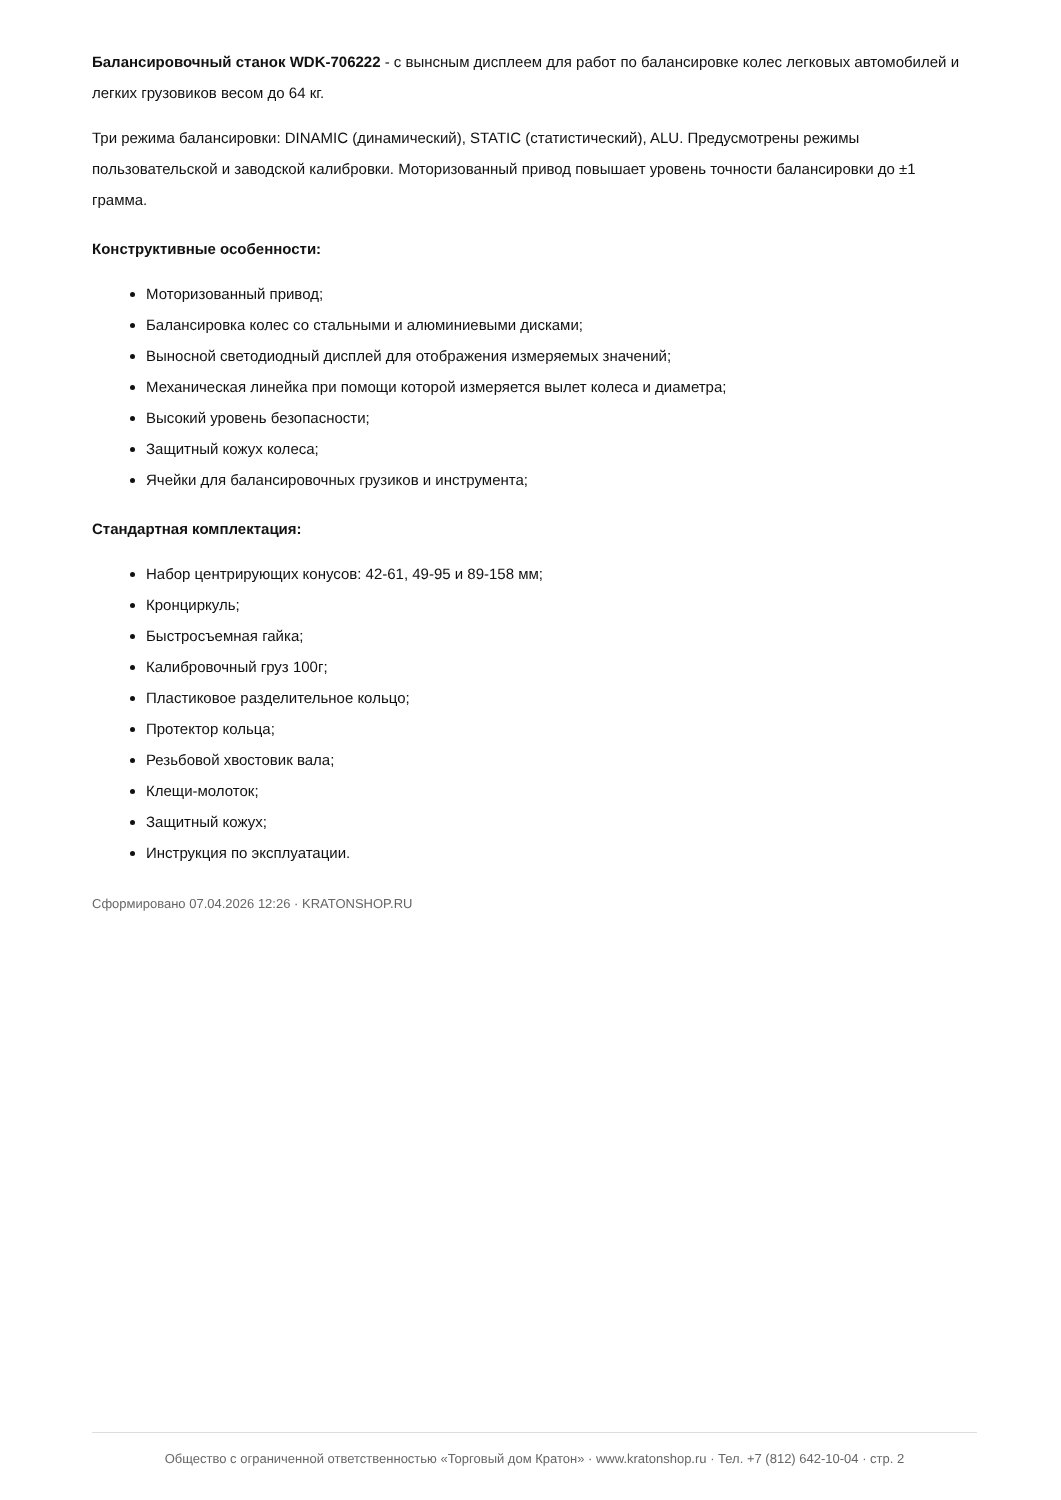Балансировочный станок WDK-706222 - с вынсным дисплеем для работ по балансировке колес легковых автомобилей и легких грузовиков весом до 64 кг.
Три режима балансировки: DINAMIC (динамический), STATIC (статистический), ALU. Предусмотрены режимы пользовательской и заводской калибровки. Моторизованный привод повышает уровень точности балансировки до ±1 грамма.
Конструктивные особенности:
Моторизованный привод;
Балансировка колес со стальными и алюминиевыми дисками;
Выносной светодиодный дисплей для отображения измеряемых значений;
Механическая линейка при помощи которой измеряется вылет колеса и диаметра;
Высокий уровень безопасности;
Защитный кожух колеса;
Ячейки для балансировочных грузиков и инструмента;
Стандартная комплектация:
Набор центрирующих конусов: 42-61, 49-95 и 89-158 мм;
Кронциркуль;
Быстросъемная гайка;
Калибровочный груз 100г;
Пластиковое разделительное кольцо;
Протектор кольца;
Резьбовой хвостовик вала;
Клещи-молоток;
Защитный кожух;
Инструкция по эксплуатации.
Сформировано 07.04.2026 12:26 · KRATONSHOP.RU
Общество с ограниченной ответственностью «Торговый дом Кратон» · www.kratonshop.ru · Тел. +7 (812) 642-10-04 · стр. 2